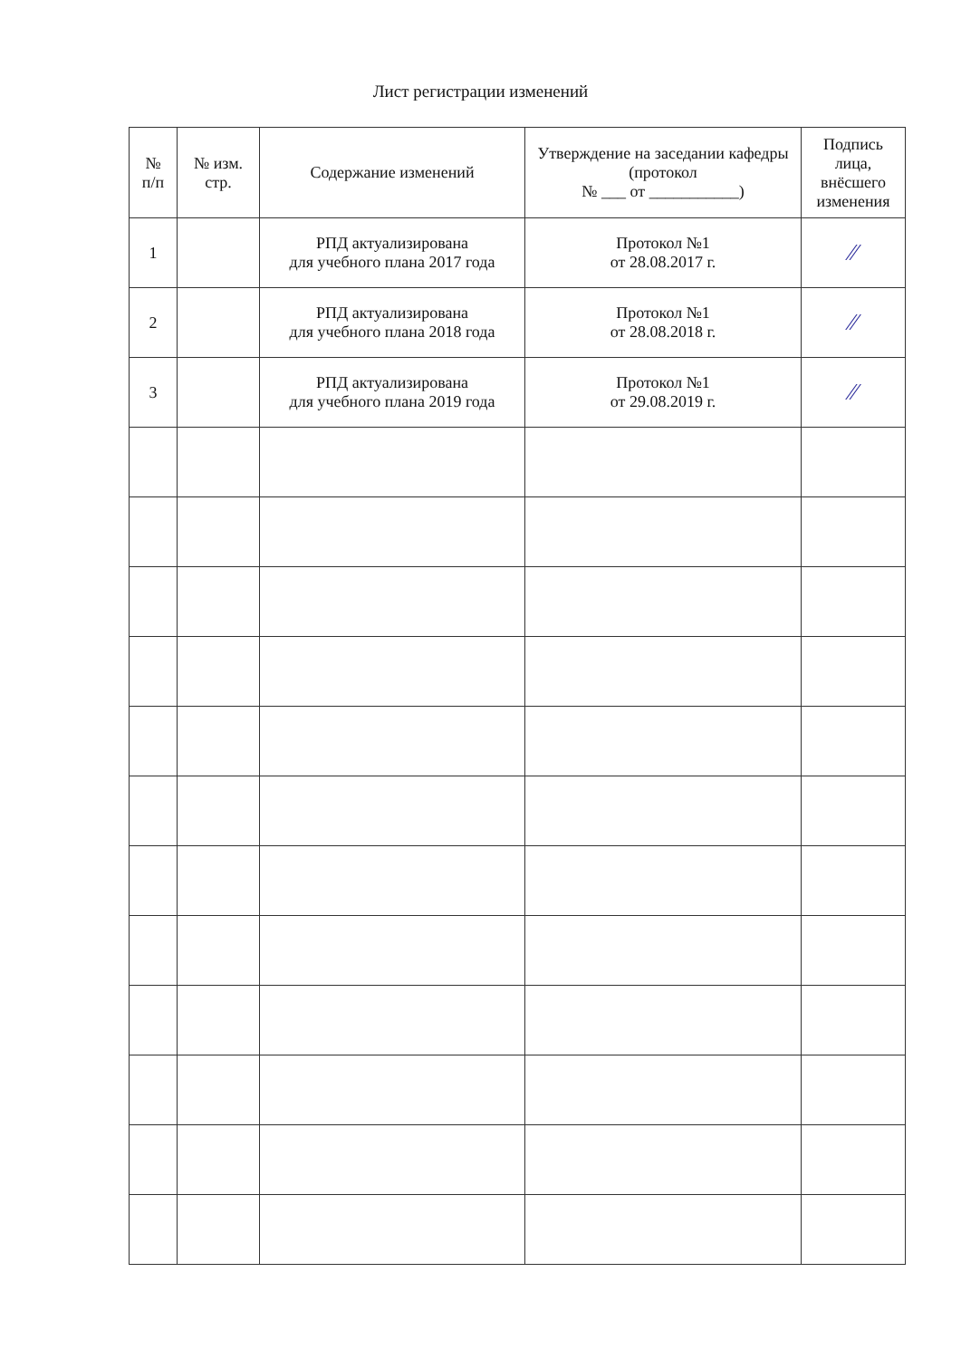Лист регистрации изменений
| № п/п | № изм. стр. | Содержание изменений | Утверждение на заседании кафедры (протокол № ___ от ___________) | Подпись лица, внёсшего изменения |
| --- | --- | --- | --- | --- |
| 1 | | РПД актуализирована для учебного плана 2017 года | Протокол №1 от 28.08.2017 г. | ∕∕ |
| 2 | | РПД актуализирована для учебного плана 2018 года | Протокол №1 от 28.08.2018 г. | ∕∕ |
| 3 | | РПД актуализирована для учебного плана 2019 года | Протокол №1 от 29.08.2019 г. | ∕∕ |